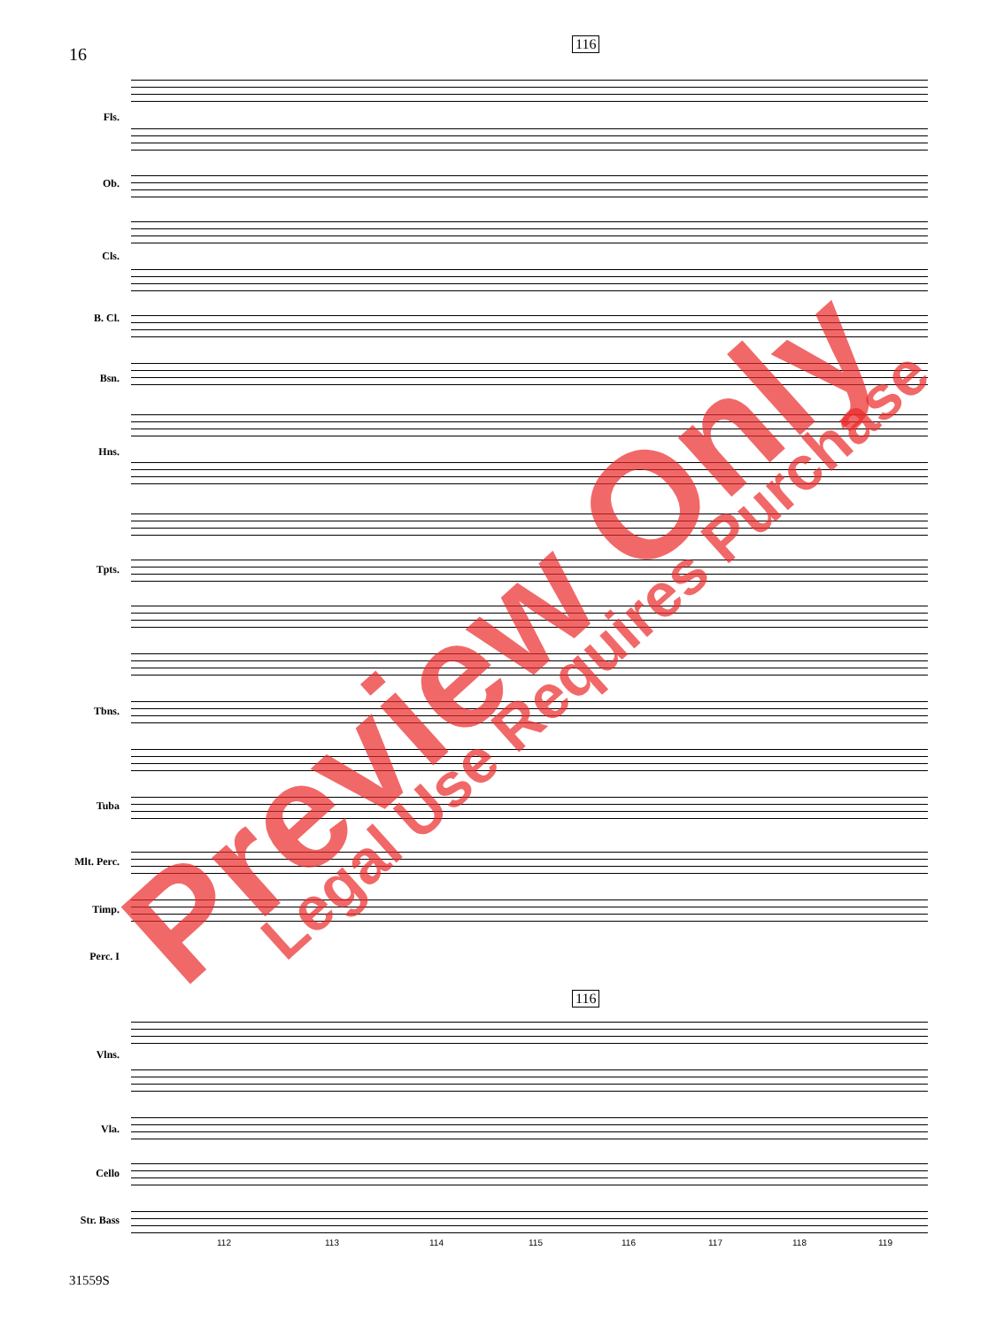16
116
116
Fls.
Ob.
Cls.
B. Cl.
Bsn.
Hns.
Tpts.
Tbns.
Tuba
Mlt. Perc.
Timp.
Perc. I
Vlns.
Vla.
Cello
Str. Bass
112 113 114 115 116 117 118 119
31559S
Preview Only Legal Use Requires Purchase